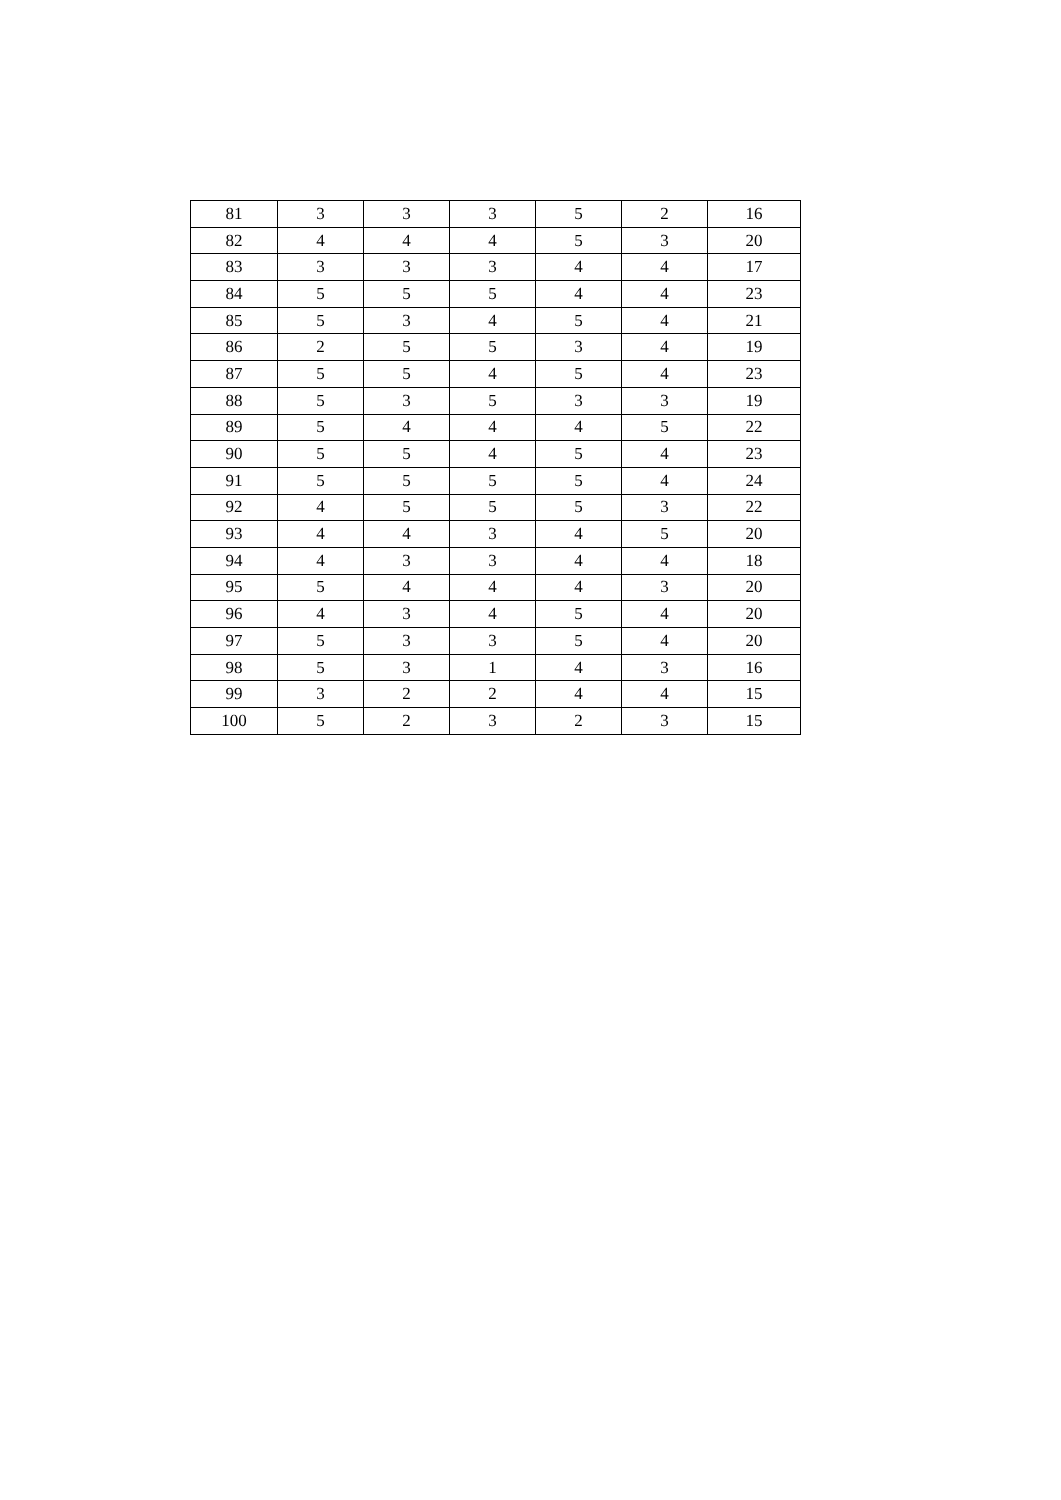| 81 | 3 | 3 | 3 | 5 | 2 | 16 |
| 82 | 4 | 4 | 4 | 5 | 3 | 20 |
| 83 | 3 | 3 | 3 | 4 | 4 | 17 |
| 84 | 5 | 5 | 5 | 4 | 4 | 23 |
| 85 | 5 | 3 | 4 | 5 | 4 | 21 |
| 86 | 2 | 5 | 5 | 3 | 4 | 19 |
| 87 | 5 | 5 | 4 | 5 | 4 | 23 |
| 88 | 5 | 3 | 5 | 3 | 3 | 19 |
| 89 | 5 | 4 | 4 | 4 | 5 | 22 |
| 90 | 5 | 5 | 4 | 5 | 4 | 23 |
| 91 | 5 | 5 | 5 | 5 | 4 | 24 |
| 92 | 4 | 5 | 5 | 5 | 3 | 22 |
| 93 | 4 | 4 | 3 | 4 | 5 | 20 |
| 94 | 4 | 3 | 3 | 4 | 4 | 18 |
| 95 | 5 | 4 | 4 | 4 | 3 | 20 |
| 96 | 4 | 3 | 4 | 5 | 4 | 20 |
| 97 | 5 | 3 | 3 | 5 | 4 | 20 |
| 98 | 5 | 3 | 1 | 4 | 3 | 16 |
| 99 | 3 | 2 | 2 | 4 | 4 | 15 |
| 100 | 5 | 2 | 3 | 2 | 3 | 15 |